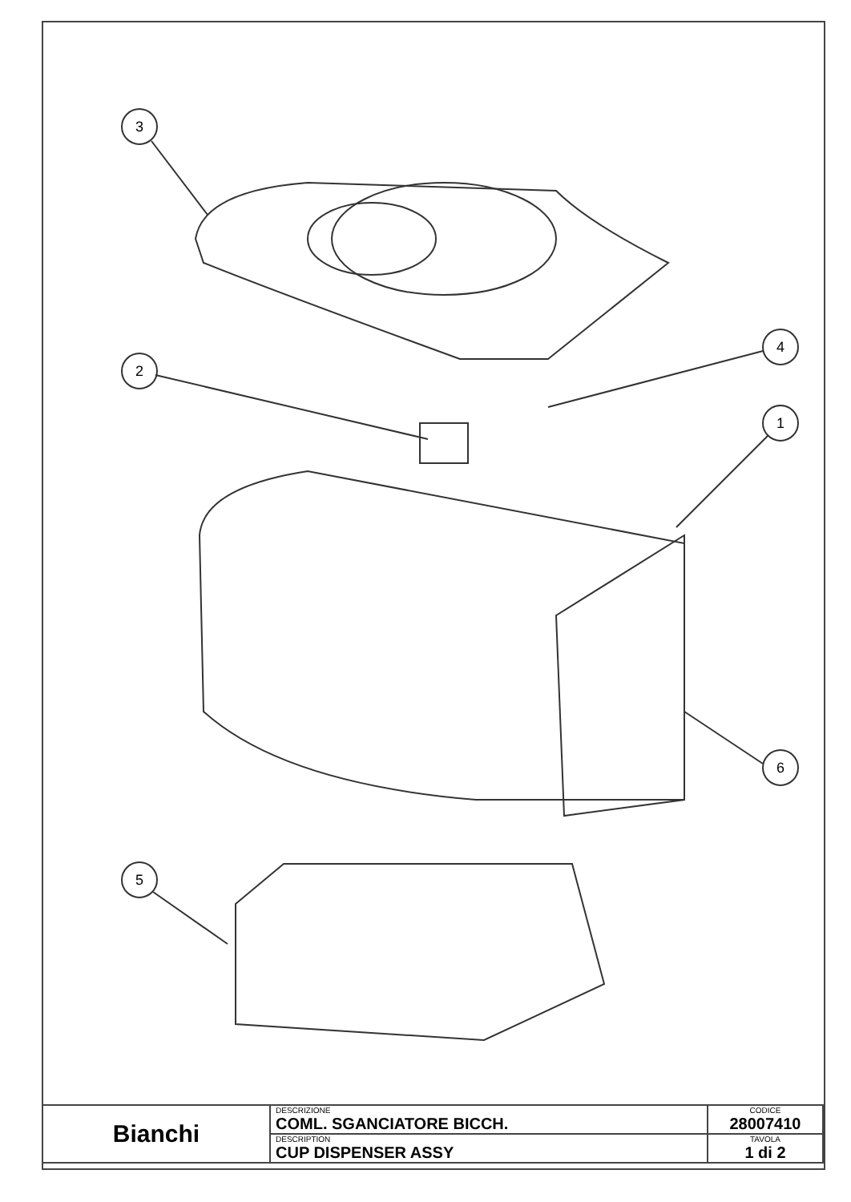3
2
4
1
5
6
| Bianchi | DESCRIZIONE COML. SGANCIATORE BICCH. | CODICE 28007410 |
| | DESCRIPTION CUP DISPENSER ASSY | TAVOLA 1 di 2 |